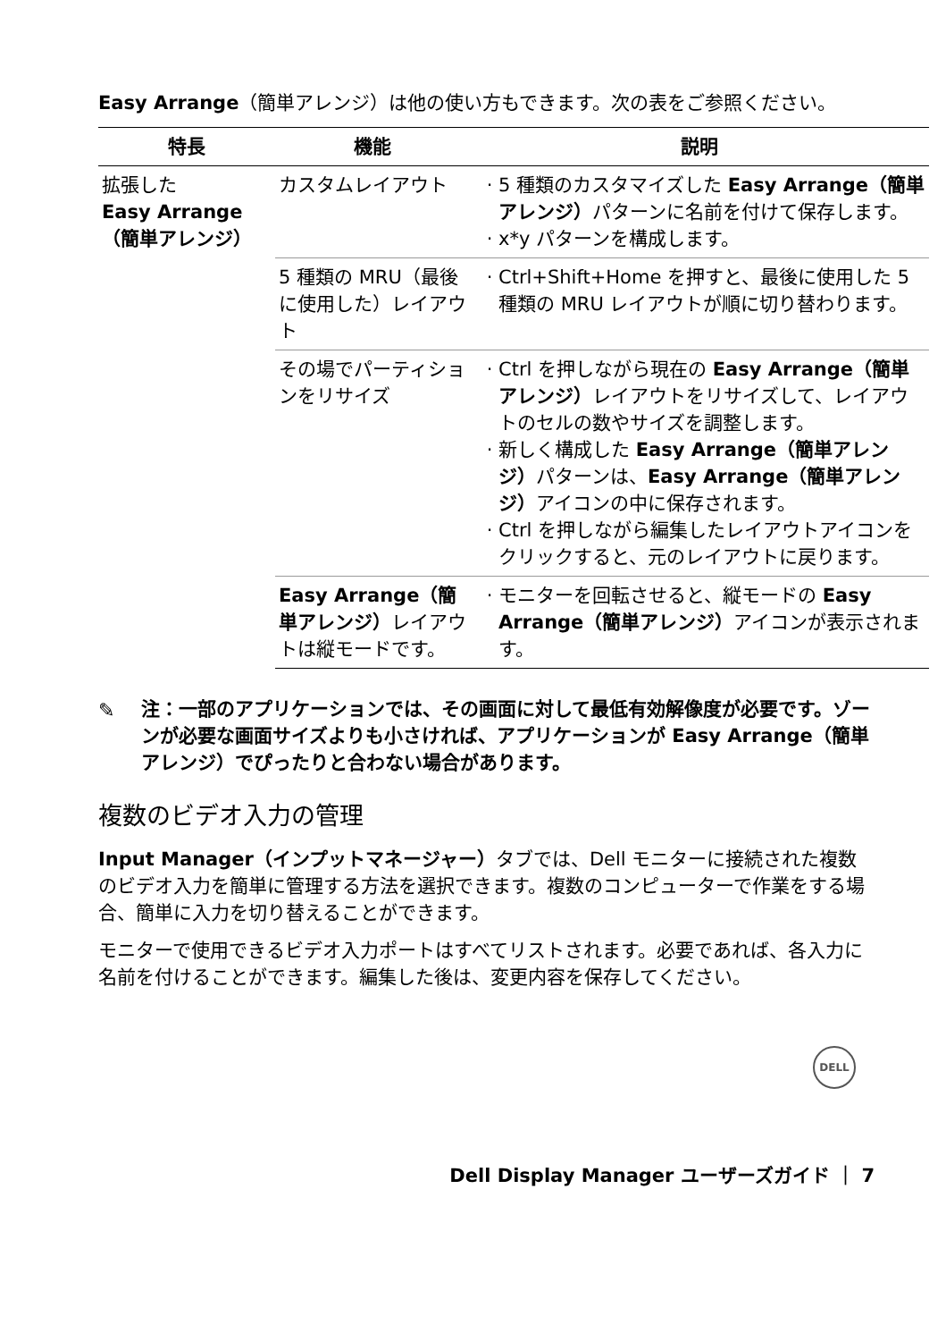Easy Arrange（簡単アレンジ）は他の使い方もできます。次の表をご参照ください。
| 特長 | 機能 | 説明 |
| --- | --- | --- |
| 拡張した Easy Arrange（簡単アレンジ） | カスタムレイアウト | 5 種類のカスタマイズした Easy Arrange（簡単アレンジ） パターンに名前を付けて保存します。 x*y パターンを構成します。 |
| | 5 種類の MRU（最後に使用した）レイアウト | Ctrl+Shift+Home を押すと、最後に使用した 5 種類の MRU レイアウトが順に切り替わります。 |
| | その場でパーティションをリサイズ | Ctrl を押しながら現在の Easy Arrange（簡単アレンジ） レイアウトをリサイズして、レイアウトのセルの数やサイズを調整します。 新しく構成した Easy Arrange（簡単アレンジ） パターンは、 Easy Arrange（簡単アレンジ） アイコンの中に保存されます。 Ctrl を押しながら編集したレイアウトアイコンをクリックすると、元のレイアウトに戻ります。 |
| | Easy Arrange（簡単アレンジ） レイアウトは縦モードです。 | モニターを回転させると、縦モードの Easy Arrange（簡単アレンジ） アイコンが表示されます。 |
✎ 注：一部のアプリケーションでは、その画面に対して最低有効解像度が必要です。ゾーンが必要な画面サイズよりも小さければ、アプリケーションが Easy Arrange（簡単アレンジ）でぴったりと合わない場合があります。
複数のビデオ入力の管理
Input Manager（インプットマネージャー）タブでは、Dell モニターに接続された複数のビデオ入力を簡単に管理する方法を選択できます。複数のコンピューターで作業をする場合、簡単に入力を切り替えることができます。
モニターで使用できるビデオ入力ポートはすべてリストされます。必要であれば、各入力に名前を付けることができます。編集した後は、変更内容を保存してください。
DELL
Dell Display Manager ユーザーズガイド ｜ 7